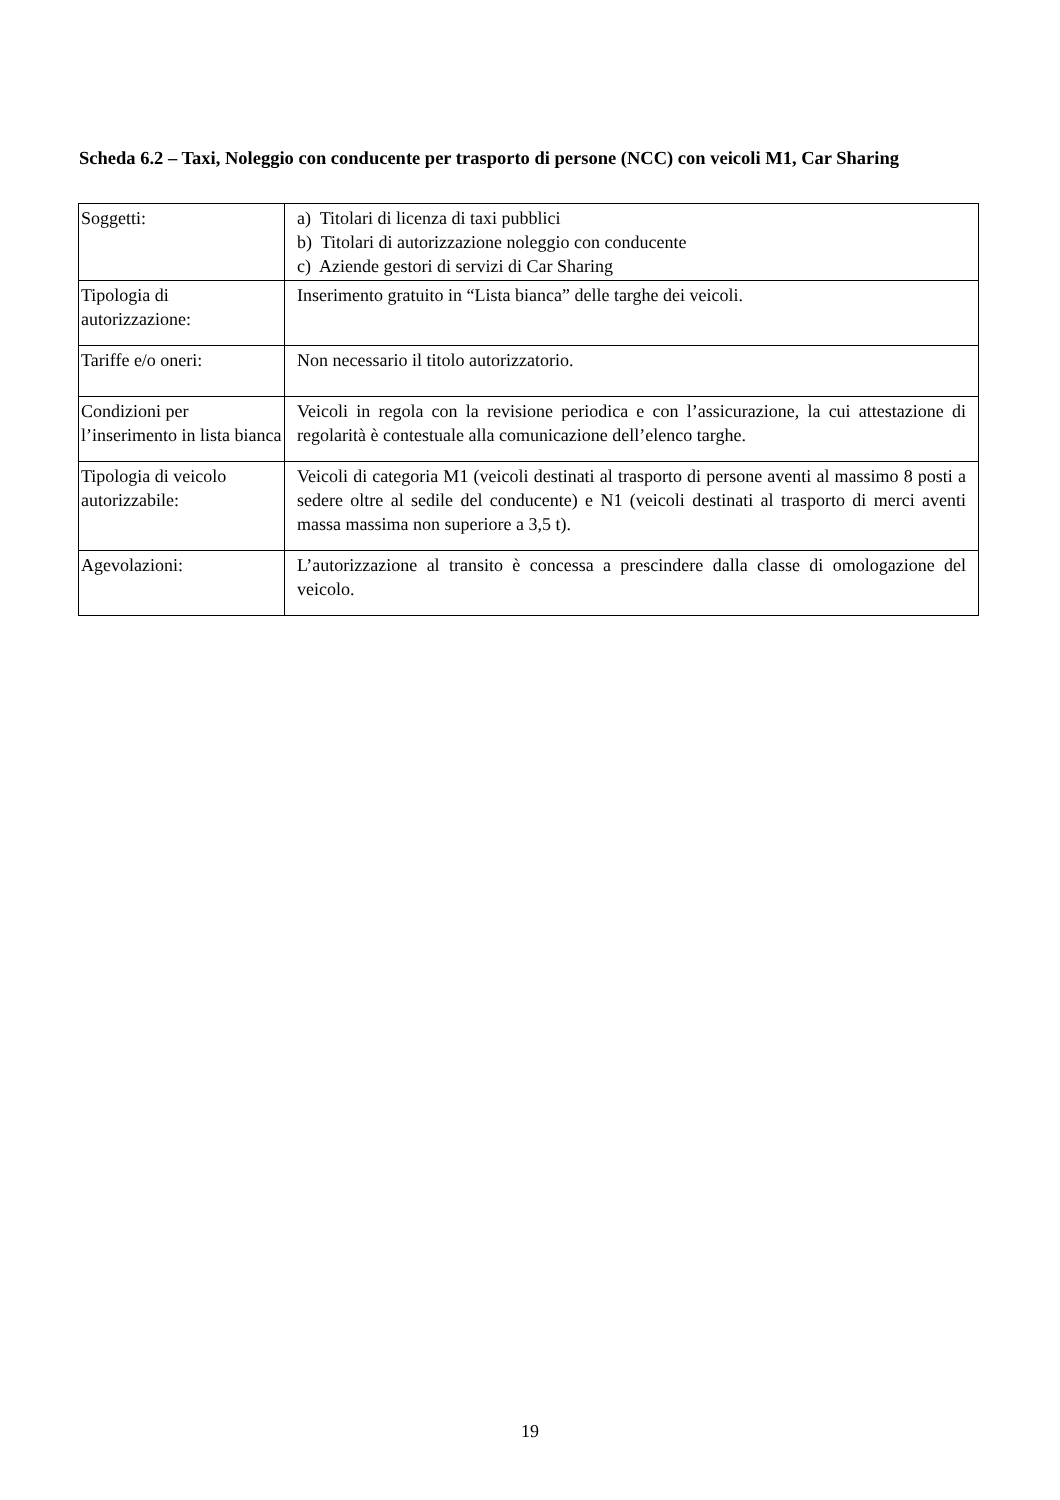Scheda 6.2 – Taxi, Noleggio con conducente per trasporto di persone (NCC) con veicoli M1, Car Sharing
| Soggetti: | a) Titolari di licenza di taxi pubblici b) Titolari di autorizzazione noleggio con conducente c) Aziende gestori di servizi di Car Sharing |
| Tipologia di autorizzazione: | Inserimento gratuito in “Lista bianca” delle targhe dei veicoli. |
| Tariffe e/o oneri: | Non necessario il titolo autorizzatorio. |
| Condizioni per l’inserimento in lista bianca | Veicoli in regola con la revisione periodica e con l’assicurazione, la cui attestazione di regolarità è contestuale alla comunicazione dell’elenco targhe. |
| Tipologia di veicolo autorizzabile: | Veicoli di categoria M1 (veicoli destinati al trasporto di persone aventi al massimo 8 posti a sedere oltre al sedile del conducente) e N1 (veicoli destinati al trasporto di merci aventi massa massima non superiore a 3,5 t). |
| Agevolazioni: | L’autorizzazione al transito è concessa a prescindere dalla classe di omologazione del veicolo. |
19